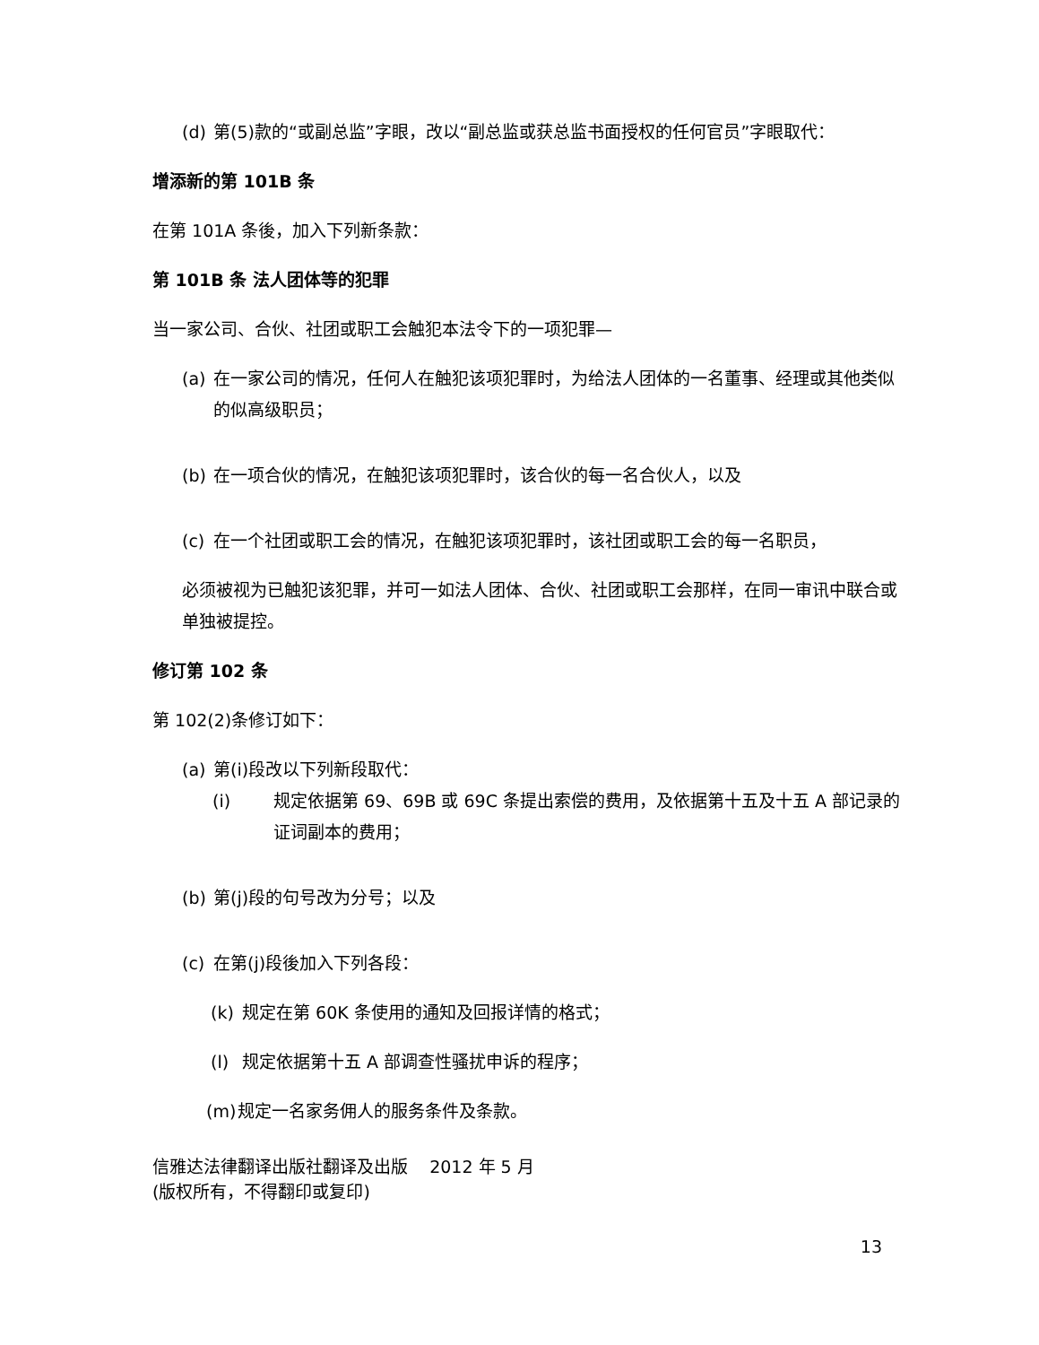(d) 第(5)款的“或副总监”字眼，改以“副总监或获总监书面授权的任何官员”字眼取代：
增添新的第 101B 条
在第 101A 条後，加入下列新条款：
第 101B 条 法人团体等的犯罪
当一家公司、合伙、社团或职工会触犯本法令下的一项犯罪—
(a) 在一家公司的情况，任何人在触犯该项犯罪时，为给法人团体的一名董事、经理或其他类似的似高级职员；
(b) 在一项合伙的情况，在触犯该项犯罪时，该合伙的每一名合伙人，以及
(c) 在一个社团或职工会的情况，在触犯该项犯罪时，该社团或职工会的每一名职员，
必须被视为已触犯该犯罪，并可一如法人团体、合伙、社团或职工会那样，在同一审讯中联合或单独被提控。
修订第 102 条
第 102(2)条修订如下：
(a) 第(i)段改以下列新段取代：
(i) 规定依据第 69、69B 或 69C 条提出索偿的费用，及依据第十五及十五 A 部记录的证词副本的费用；
(b) 第(j)段的句号改为分号；以及
(c) 在第(j)段後加入下列各段：
(k) 规定在第 60K 条使用的通知及回报详情的格式；
(l) 规定依据第十五 A 部调查性骚扰申诉的程序；
(m) 规定一名家务佣人的服务条件及条款。
信雅达法律翻译出版社翻译及出版 2012 年 5 月
(版权所有，不得翻印或复印)
13